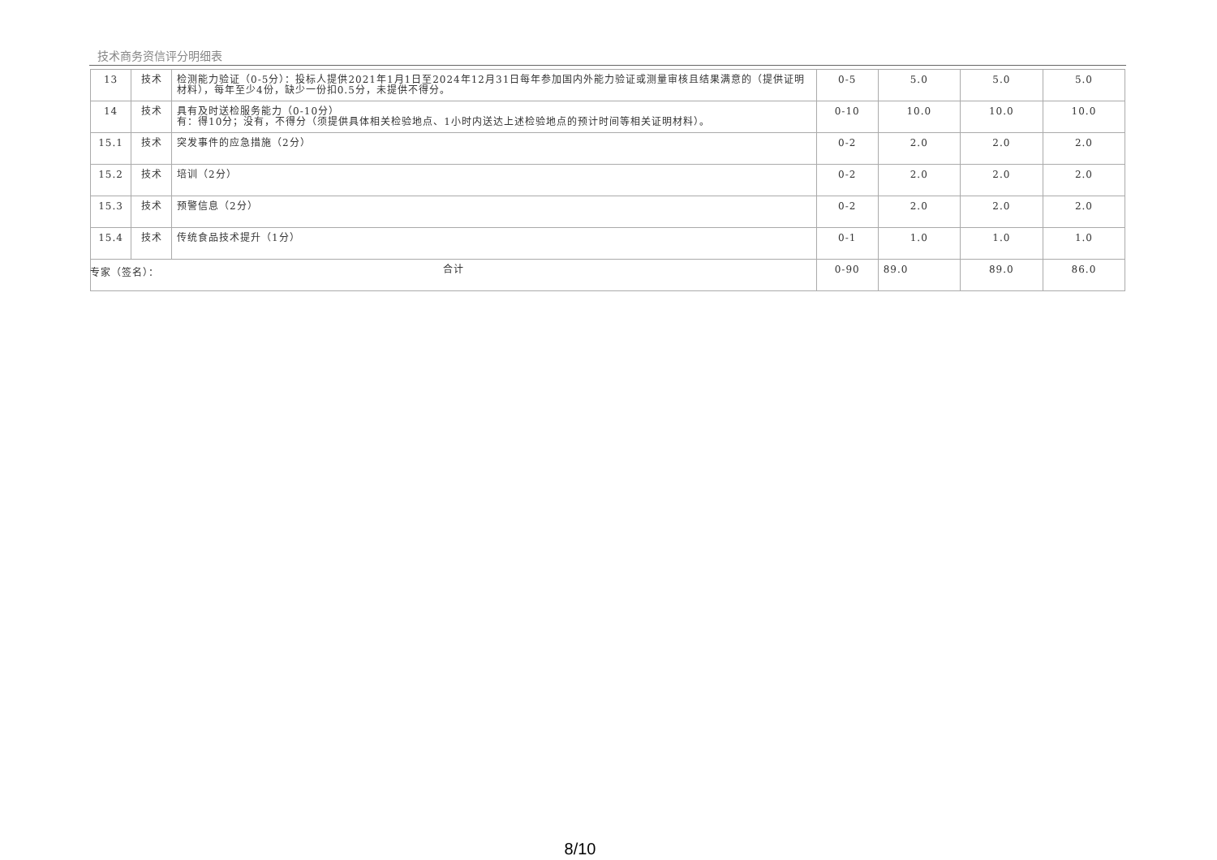技术商务资信评分明细表
| 13 | 技术 | 检测能力验证（0-5分）：投标人提供2021年1月1日至2024年12月31日每年参加国内外能力验证或测量审核且结果满意的（提供证明材料），每年至少4份，缺少一份扣0.5分，未提供不得分。 | 0-5 | 5.0 | 5.0 | 5.0 |
| 14 | 技术 | 具有及时送检服务能力（0-10分） 有：得10分；没有，不得分（须提供具体相关检验地点、1小时内送达上述检验地点的预计时间等相关证明材料）。 | 0-10 | 10.0 | 10.0 | 10.0 |
| 15.1 | 技术 | 突发事件的应急措施（2分） | 0-2 | 2.0 | 2.0 | 2.0 |
| 15.2 | 技术 | 培训（2分） | 0-2 | 2.0 | 2.0 | 2.0 |
| 15.3 | 技术 | 预警信息（2分） | 0-2 | 2.0 | 2.0 | 2.0 |
| 15.4 | 技术 | 传统食品技术提升（1分） | 0-1 | 1.0 | 1.0 | 1.0 |
| 合计 | | | 0-90 | 89.0 | 89.0 | 86.0 |
专家（签名）：
8/10